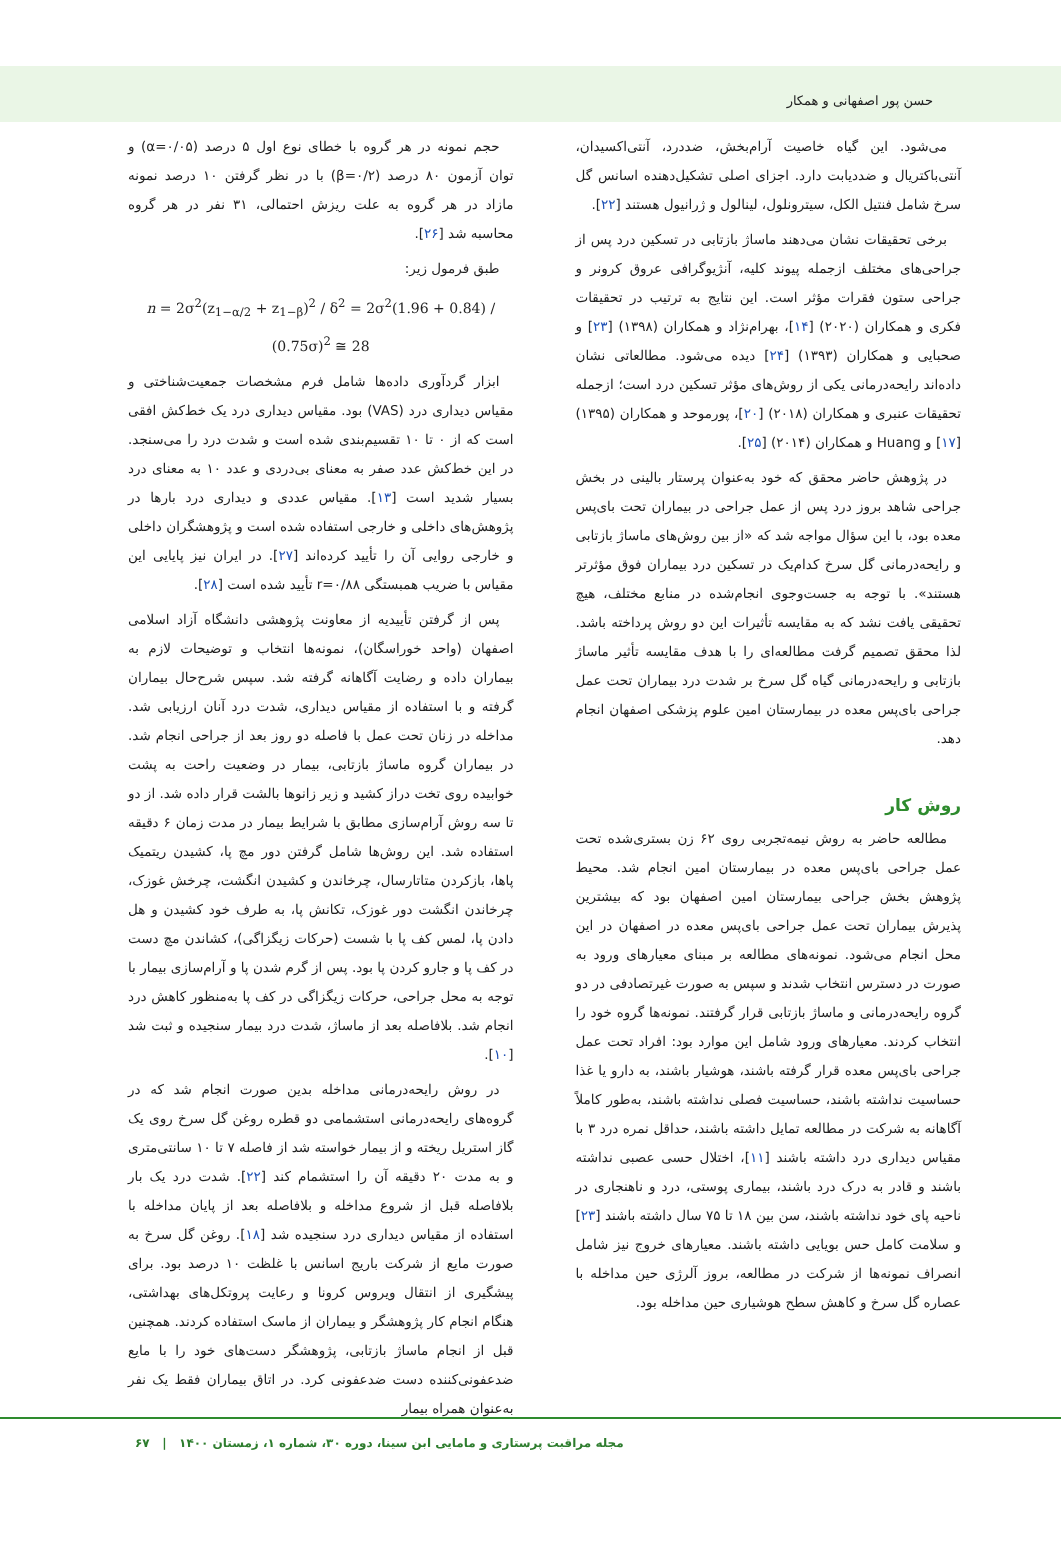حسن پور اصفهانی و همکار
می‌شود. این گیاه خاصیت آرام‌بخش، ضددرد، آنتی‌اکسیدان، آنتی‌باکتریال و ضددیابت دارد. اجزای اصلی تشکیل‌دهنده اسانس گل سرخ شامل فنتیل الکل، سیترونلول، لینالول و ژرانیول هستند [۲۲].
برخی تحقیقات نشان می‌دهند ماساژ بازتابی در تسکین درد پس از جراحی‌های مختلف ازجمله پیوند کلیه، آنژیوگرافی عروق کرونر و جراحی ستون فقرات مؤثر است. این نتایج به ترتیب در تحقیقات فکری و همکاران (۲۰۲۰) [۱۴]، بهرام‌نژاد و همکاران (۱۳۹۸) [۲۳] و صحبایی و همکاران (۱۳۹۳) [۲۴] دیده می‌شود. مطالعاتی نشان داده‌اند رایحه‌درمانی یکی از روش‌های مؤثر تسکین درد است؛ ازجمله تحقیقات عنبری و همکاران (۲۰۱۸) [۲۰]، پورموحد و همکاران (۱۳۹۵) [۱۷] و Huang و همکاران (۲۰۱۴) [۲۵].
در پژوهش حاضر محقق که خود به‌عنوان پرستار بالینی در بخش جراحی شاهد بروز درد پس از عمل جراحی در بیماران تحت بای‌پس معده بود، با این سؤال مواجه شد که «از بین روش‌های ماساژ بازتابی و رایحه‌درمانی گل سرخ کدام‌یک در تسکین درد بیماران فوق مؤثرتر هستند». با توجه به جست‌وجوی انجام‌شده در منابع مختلف، هیچ تحقیقی یافت نشد که به مقایسه تأثیرات این دو روش پرداخته باشد. لذا محقق تصمیم گرفت مطالعه‌ای را با هدف مقایسه تأثیر ماساژ بازتابی و رایحه‌درمانی گیاه گل سرخ بر شدت درد بیماران تحت عمل جراحی بای‌پس معده در بیمارستان امین علوم پزشکی اصفهان انجام دهد.
روش کار
مطالعه حاضر به روش نیمه‌تجربی روی ۶۲ زن بستری‌شده تحت عمل جراحی بای‌پس معده در بیمارستان امین انجام شد. محیط پژوهش بخش جراحی بیمارستان امین اصفهان بود که بیشترین پذیرش بیماران تحت عمل جراحی بای‌پس معده در اصفهان در این محل انجام می‌شود. نمونه‌های مطالعه بر مبنای معیارهای ورود به صورت در دسترس انتخاب شدند و سپس به صورت غیرتصادفی در دو گروه رایحه‌درمانی و ماساژ بازتابی قرار گرفتند. نمونه‌ها گروه خود را انتخاب کردند. معیارهای ورود شامل این موارد بود: افراد تحت عمل جراحی بای‌پس معده قرار گرفته باشند، هوشیار باشند، به دارو یا غذا حساسیت نداشته باشند، حساسیت فصلی نداشته باشند، به‌طور کاملاً آگاهانه به شرکت در مطالعه تمایل داشته باشند، حداقل نمره درد ۳ با مقیاس دیداری درد داشته باشند [۱۱]، اختلال حسی عصبی نداشته باشند و قادر به درک درد باشند، بیماری پوستی، درد و ناهنجاری در ناحیه پای خود نداشته باشند، سن بین ۱۸ تا ۷۵ سال داشته باشند [۲۳] و سلامت کامل حس بویایی داشته باشند. معیارهای خروج نیز شامل انصراف نمونه‌ها از شرکت در مطالعه، بروز آلرژی حین مداخله با عصاره گل سرخ و کاهش سطح هوشیاری حین مداخله بود.
حجم نمونه در هر گروه با خطای نوع اول ۵ درصد (α=۰/۰۵) و توان آزمون ۸۰ درصد (β=۰/۲) با در نظر گرفتن ۱۰ درصد نمونه مازاد در هر گروه به علت ریزش احتمالی، ۳۱ نفر در هر گروه محاسبه شد [۲۶].
طبق فرمول زیر:
n = 2σ<sup>2</sup>(z<sub>1−α/2</sub> + z<sub>1−β</sub>)<sup>2</sup> / δ<sup>2</sup> = 2σ<sup>2</sup>(1.96 + 0.84) / (0.75σ)<sup>2</sup> ≅ 28
ابزار گردآوری داده‌ها شامل فرم مشخصات جمعیت‌شناختی و مقیاس دیداری درد (VAS) بود. مقیاس دیداری درد یک خط‌کش افقی است که از ۰ تا ۱۰ تقسیم‌بندی شده است و شدت درد را می‌سنجد. در این خط‌کش عدد صفر به معنای بی‌دردی و عدد ۱۰ به معنای درد بسیار شدید است [۱۳]. مقیاس عددی و دیداری درد بارها در پژوهش‌های داخلی و خارجی استفاده شده است و پژوهشگران داخلی و خارجی روایی آن را تأیید کرده‌اند [۲۷]. در ایران نیز پایایی این مقیاس با ضریب همبستگی r=۰/۸۸ تأیید شده است [۲۸].
پس از گرفتن تأییدیه از معاونت پژوهشی دانشگاه آزاد اسلامی اصفهان (واحد خوراسگان)، نمونه‌ها انتخاب و توضیحات لازم به بیماران داده و رضایت آگاهانه گرفته شد. سپس شرح‌حال بیماران گرفته و با استفاده از مقیاس دیداری، شدت درد آنان ارزیابی شد. مداخله در زنان تحت عمل با فاصله دو روز بعد از جراحی انجام شد. در بیماران گروه ماساژ بازتابی، بیمار در وضعیت راحت به پشت خوابیده روی تخت دراز کشید و زیر زانوها بالشت قرار داده شد. از دو تا سه روش آرام‌سازی مطابق با شرایط بیمار در مدت زمان ۶ دقیقه استفاده شد. این روش‌ها شامل گرفتن دور مچ پا، کشیدن ریتمیک پاها، بازکردن متاتارسال، چرخاندن و کشیدن انگشت، چرخش غوزک، چرخاندن انگشت دور غوزک، تکانش پا، به طرف خود کشیدن و هل دادن پا، لمس کف پا با شست (حرکات زیگزاگی)، کشاندن مچ دست در کف پا و جارو کردن پا بود. پس از گرم شدن پا و آرام‌سازی بیمار با توجه به محل جراحی، حرکات زیگزاگی در کف پا به‌منظور کاهش درد انجام شد. بلافاصله بعد از ماساژ، شدت درد بیمار سنجیده و ثبت شد [۱۰].
در روش رایحه‌درمانی مداخله بدین صورت انجام شد که در گروه‌های رایحه‌درمانی استشمامی دو قطره روغن گل سرخ روی یک گاز استریل ریخته و از بیمار خواسته شد از فاصله ۷ تا ۱۰ سانتی‌متری و به مدت ۲۰ دقیقه آن را استشمام کند [۲۲]. شدت درد یک بار بلافاصله قبل از شروع مداخله و بلافاصله بعد از پایان مداخله با استفاده از مقیاس دیداری درد سنجیده شد [۱۸]. روغن گل سرخ به صورت مایع از شرکت باریج اسانس با غلظت ۱۰ درصد بود. برای پیشگیری از انتقال ویروس کرونا و رعایت پروتکل‌های بهداشتی، هنگام انجام کار پژوهشگر و بیماران از ماسک استفاده کردند. همچنین قبل از انجام ماساژ بازتابی، پژوهشگر دست‌های خود را با مایع ضدعفونی‌کننده دست ضدعفونی کرد. در اتاق بیماران فقط یک نفر به‌عنوان همراه بیمار
مجله مراقبت پرستاری و مامایی ابن سینا، دوره ۳۰، شماره ۱، زمستان ۱۴۰۰ | ۶۷